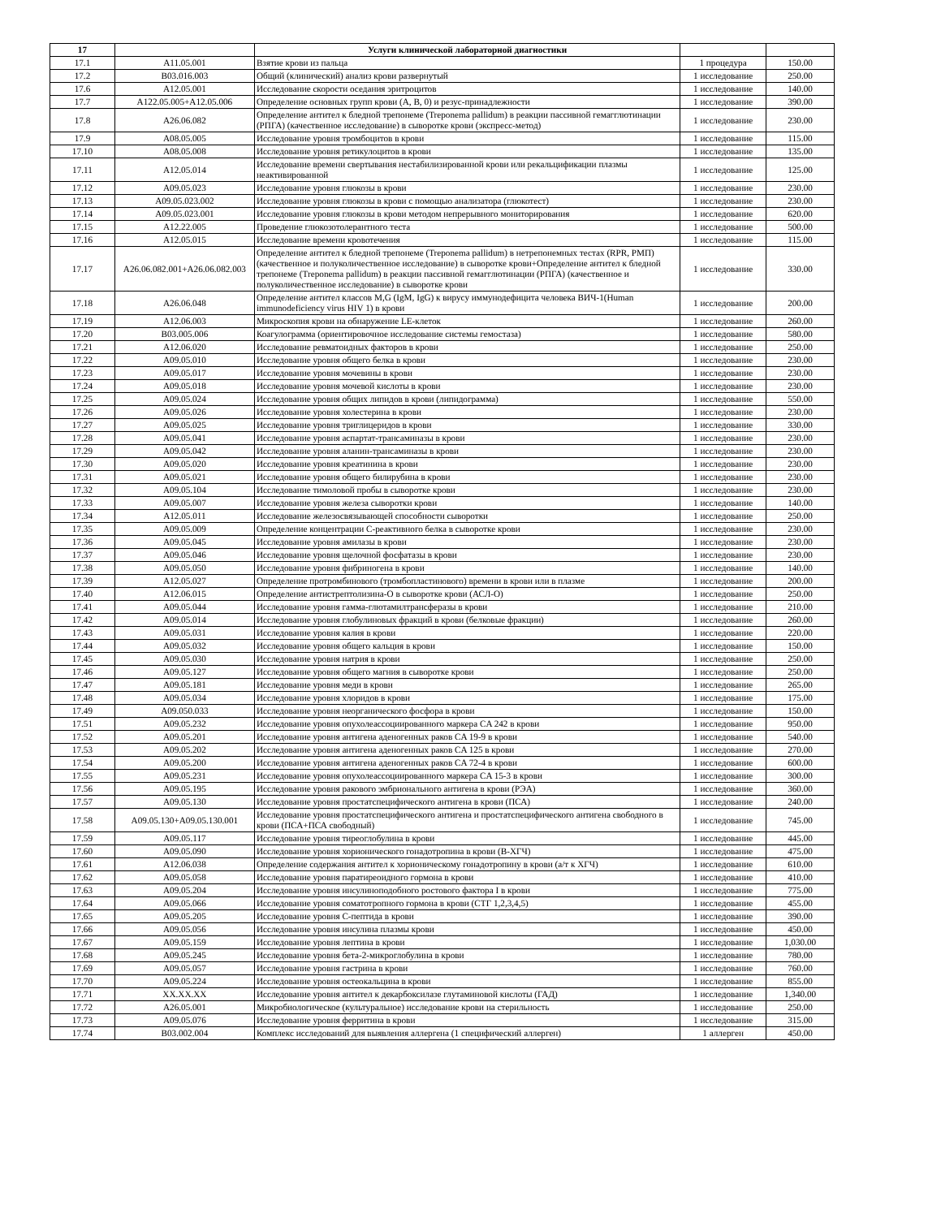| 17 | | Услуги клинической лабораторной диагностики | | |
| --- | --- | --- | --- | --- |
| 17.1 | A11.05.001 | Взятие крови из пальца | 1 процедура | 150.00 |
| 17.2 | B03.016.003 | Общий (клинический) анализ крови развернутый | 1 исследование | 250.00 |
| 17.6 | A12.05.001 | Исследование скорости оседания эритроцитов | 1 исследование | 140.00 |
| 17.7 | A122.05.005+A12.05.006 | Определение основных групп крови (A, B, 0) и резус-принадлежности | 1 исследование | 390.00 |
| 17.8 | A26.06.082 | Определение антител к бледной трепонеме (Treponema pallidum) в реакции пассивной гемагглютинации (РПГА) (качественное исследование) в сыворотке крови (экспресс-метод) | 1 исследование | 230.00 |
| 17.9 | A08.05.005 | Исследование уровня тромбоцитов в крови | 1 исследование | 115.00 |
| 17.10 | A08.05.008 | Исследование уровня ретикулоцитов в крови | 1 исследование | 135.00 |
| 17.11 | A12.05.014 | Исследование времени свертывания нестабилизированной крови или рекальцификации плазмы неактивированной | 1 исследование | 125.00 |
| 17.12 | A09.05.023 | Исследование уровня глюкозы в крови | 1 исследование | 230.00 |
| 17.13 | A09.05.023.002 | Исследование уровня глюкозы в крови с помощью анализатора (глюкотест) | 1 исследование | 230.00 |
| 17.14 | A09.05.023.001 | Исследование уровня глюкозы в крови методом непрерывного мониторирования | 1 исследование | 620.00 |
| 17.15 | A12.22.005 | Проведение глюкозотолерантного теста | 1 исследование | 500.00 |
| 17.16 | A12.05.015 | Исследование времени кровотечения | 1 исследование | 115.00 |
| 17.17 | A26.06.082.001+A26.06.082.003 | Определение антител к бледной трепонеме (Treponema pallidum) в нетрепонемных тестах (RPR, РМП) (качественное и полуколичественное исследование) в сыворотке крови+Определение антител к бледной трепонеме (Treponema pallidum) в реакции пассивной гемагглютинации (РПГА) (качественное и полуколичественное исследование) в сыворотке крови | 1 исследование | 330.00 |
| 17.18 | A26.06.048 | Определение антител классов M,G (IgM, IgG) к вирусу иммунодефицита человека ВИЧ-1(Human immunodeficiency virus HIV 1) в крови | 1 исследование | 200.00 |
| 17.19 | A12.06.003 | Микроскопия крови на обнаружение LE-клеток | 1 исследование | 260.00 |
| 17.20 | B03.005.006 | Коагулограмма (ориентировочное исследование системы гемостаза) | 1 исследование | 580.00 |
| 17.21 | A12.06.020 | Исследование ревматоидных факторов в крови | 1 исследование | 250.00 |
| 17.22 | A09.05.010 | Исследование уровня общего белка в крови | 1 исследование | 230.00 |
| 17.23 | A09.05.017 | Исследование уровня мочевины в крови | 1 исследование | 230.00 |
| 17.24 | A09.05.018 | Исследование уровня мочевой кислоты в крови | 1 исследование | 230.00 |
| 17.25 | A09.05.024 | Исследование уровня общих липидов в крови (липидограмма) | 1 исследование | 550.00 |
| 17.26 | A09.05.026 | Исследование уровня холестерина в крови | 1 исследование | 230.00 |
| 17.27 | A09.05.025 | Исследование уровня триглицеридов в крови | 1 исследование | 330.00 |
| 17.28 | A09.05.041 | Исследование уровня аспартат-трансаминазы в крови | 1 исследование | 230.00 |
| 17.29 | A09.05.042 | Исследование уровня аланин-трансаминазы в крови | 1 исследование | 230.00 |
| 17.30 | A09.05.020 | Исследование уровня креатинина в крови | 1 исследование | 230.00 |
| 17.31 | A09.05.021 | Исследование уровня общего билирубина в крови | 1 исследование | 230.00 |
| 17.32 | A09.05.104 | Исследование тимоловой пробы в сыворотке крови | 1 исследование | 230.00 |
| 17.33 | A09.05.007 | Исследование уровня железа сыворотки крови | 1 исследование | 140.00 |
| 17.34 | A12.05.011 | Исследование железосвязывающей способности сыворотки | 1 исследование | 250.00 |
| 17.35 | A09.05.009 | Определение концентрации C-реактивного белка в сыворотке крови | 1 исследование | 230.00 |
| 17.36 | A09.05.045 | Исследование уровня амилазы в крови | 1 исследование | 230.00 |
| 17.37 | A09.05.046 | Исследование уровня щелочной фосфатазы в крови | 1 исследование | 230.00 |
| 17.38 | A09.05.050 | Исследование уровня фибриногена в крови | 1 исследование | 140.00 |
| 17.39 | A12.05.027 | Определение протромбинового (тромбопластинового) времени в крови или в плазме | 1 исследование | 200.00 |
| 17.40 | A12.06.015 | Определение антистрептолизина-O в сыворотке крови (АСЛ-О) | 1 исследование | 250.00 |
| 17.41 | A09.05.044 | Исследование уровня гамма-глютамилтрансферазы в крови | 1 исследование | 210.00 |
| 17.42 | A09.05.014 | Исследование уровня глобулиновых фракций в крови (белковые фракции) | 1 исследование | 260.00 |
| 17.43 | A09.05.031 | Исследование уровня калия в крови | 1 исследование | 220.00 |
| 17.44 | A09.05.032 | Исследование уровня общего кальция в крови | 1 исследование | 150.00 |
| 17.45 | A09.05.030 | Исследование уровня натрия в крови | 1 исследование | 250.00 |
| 17.46 | A09.05.127 | Исследование уровня общего магния в сыворотке крови | 1 исследование | 250.00 |
| 17.47 | A09.05.181 | Исследование уровня меди в крови | 1 исследование | 265.00 |
| 17.48 | A09.05.034 | Исследование уровня хлоридов в крови | 1 исследование | 175.00 |
| 17.49 | A09.050.033 | Исследование уровня неорганического фосфора в крови | 1 исследование | 150.00 |
| 17.51 | A09.05.232 | Исследование уровня опухолеассоциированного маркера CA 242 в крови | 1 исследование | 950.00 |
| 17.52 | A09.05.201 | Исследование уровня антигена аденогенных раков CA 19-9 в крови | 1 исследование | 540.00 |
| 17.53 | A09.05.202 | Исследование уровня антигена аденогенных раков CA 125 в крови | 1 исследование | 270.00 |
| 17.54 | A09.05.200 | Исследование уровня антигена аденогенных раков CA 72-4 в крови | 1 исследование | 600.00 |
| 17.55 | A09.05.231 | Исследование уровня опухолеассоциированного маркера CA 15-3 в крови | 1 исследование | 300.00 |
| 17.56 | A09.05.195 | Исследование уровня ракового эмбрионального антигена в крови (РЭА) | 1 исследование | 360.00 |
| 17.57 | A09.05.130 | Исследование уровня простатспецифического антигена в крови (ПСА) | 1 исследование | 240.00 |
| 17.58 | A09.05.130+A09.05.130.001 | Исследование уровня простатспецифического антигена и простатспецифического антигена свободного в крови (ПСА+ПСА свободный) | 1 исследование | 745.00 |
| 17.59 | A09.05.117 | Исследование уровня тиреоглобулина в крови | 1 исследование | 445.00 |
| 17.60 | A09.05.090 | Исследование уровня хорионического гонадотропина в крови (B-ХГЧ) | 1 исследование | 475.00 |
| 17.61 | A12.06.038 | Определение содержания антител к хорионическому гонадотропину в крови (а/т к ХГЧ) | 1 исследование | 610.00 |
| 17.62 | A09.05.058 | Исследование уровня паратиреоидного гормона в крови | 1 исследование | 410.00 |
| 17.63 | A09.05.204 | Исследование уровня инсулиноподобного ростового фактора I в крови | 1 исследование | 775.00 |
| 17.64 | A09.05.066 | Исследование уровня соматотропного гормона в крови (СТГ 1,2,3,4,5) | 1 исследование | 455.00 |
| 17.65 | A09.05.205 | Исследование уровня C-пептида в крови | 1 исследование | 390.00 |
| 17.66 | A09.05.056 | Исследование уровня инсулина плазмы крови | 1 исследование | 450.00 |
| 17.67 | A09.05.159 | Исследование уровня лептина в крови | 1 исследование | 1,030.00 |
| 17.68 | A09.05.245 | Исследование уровня бета-2-микроглобулина в крови | 1 исследование | 780.00 |
| 17.69 | A09.05.057 | Исследование уровня гастрина в крови | 1 исследование | 760.00 |
| 17.70 | A09.05.224 | Исследование уровня остеокальцина в крови | 1 исследование | 855.00 |
| 17.71 | XX.XX.XX | Исследование уровня антител к декарбоксилазе глутаминовой кислоты (ГАД) | 1 исследование | 1,340.00 |
| 17.72 | A26.05.001 | Микробиологическое (культуральное) исследование крови на стерильность | 1 исследование | 250.00 |
| 17.73 | A09.05.076 | Исследование уровня ферритина в крови | 1 исследование | 315.00 |
| 17.74 | B03.002.004 | Комплекс исследований для выявления аллергена (1 специфический аллерген) | 1 аллерген | 450.00 |